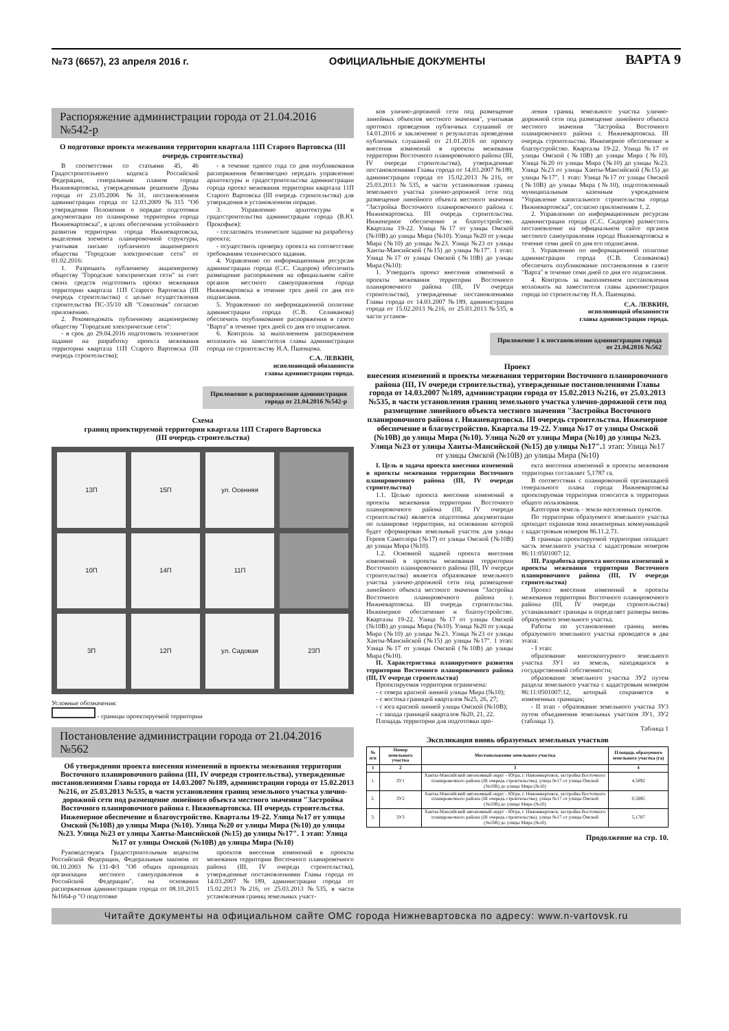№73 (6657), 23 апреля 2016 г. ОФИЦИАЛЬНЫЕ ДОКУМЕНТЫ ВАРТА 9
Распоряжение администрации города от 21.04.2016 №542-р
О подготовке проекта межевания территории квартала 11П Старого Вартовска (III очередь строительства)
В соответствии со статьями 45, 46 Градостроительного кодекса Российской Федерации, генеральным планом города Нижневартовска, утвержденным решением Думы города от 23.05.2006 №31, постановлением администрации города от 12.03.2009 №315 "Об утверждении Положения о порядке подготовки документации по планировке территории города Нижневартовска", в целях обеспечения устойчивого развития территории города Нижневартовска, выделения элемента планировочной структуры, учитывая письмо публичного акционерного общества "Городские электрические сети" от 01.02.2016:
1. Разрешить публичному акционерному обществу "Городские электрические сети" за счет своих средств подготовить проект межевания территории квартала 11П Старого Вартовска (III очередь строительства) с целью осуществления строительства ПС-35/10 кВ "Совхозная" согласно приложению.
2. Рекомендовать публичному акционерному обществу "Городские электрические сети":
- в срок до 29.04.2016 подготовить техническое задание на разработку проекта межевания территории квартала 11П Старого Вартовска (III очередь строительства);
- в течение одного года со дня опубликования распоряжения безвозмездно передать управлению архитектуры и градостроительства администрации города проект межевания территории квартала 11П Старого Вартовска (III очередь строительства) для утверждения в установленном порядке.
3. Управлению архитектуры и градостроительства администрации города (В.Ю. Прокофьев):
- согласовать техническое задание на разработку проекта;
- осуществить проверку проекта на соответствие требованиям технического задания.
4. Управлению по информационным ресурсам администрации города (С.С. Сидоров) обеспечить размещение распоряжения на официальном сайте органов местного самоуправления города Нижневартовска в течение трех дней со дня его подписания.
5. Управлению по информационной политике администрации города (С.В. Селиванова) обеспечить опубликование распоряжения в газете "Варта" в течение трех дней со дня его подписания.
6. Контроль за выполнением распоряжения возложить на заместителя главы администрации города по строительству Н.А. Пшенцова.
С.А. ЛЕВКИН,
исполняющий обязанности
главы администрации города.
Приложение к распоряжению администрации города от 21.04.2016 №542-р
Схема
границ проектируемой территории квартала 11П Старого Вартовска
(III очередь строительства)
13П
15П
ул. Осенняя
10П
14П
11П
3П
12П
ул. Садовая
23П
Условные обозначения:
- границы проектируемой территории
Постановление администрации города от 21.04.2016 №562
Об утверждении проекта внесения изменений в проекты межевания территории Восточного планировочного района (III, IV очереди строительства), утвержденные постановлениями Главы города от 14.03.2007 №189, администрации города от 15.02.2013 №216, от 25.03.2013 №535, в части установления границ земельного участка улично-дорожной сети под размещение линейного объекта местного значения "Застройка Восточного планировочного района г. Нижневартовска. III очередь строительства. Инженерное обеспечение и благоустройство. Кварталы 19-22. Улица №17 от улицы Омской (№10В) до улицы Мира (№10). Улица №20 от улицы Мира (№10) до улицы №23. Улица №23 от улицы Ханты-Мансийской (№15) до улицы №17". 1 этап: Улица №17 от улицы Омской (№10В) до улицы Мира (№10)
Руководствуясь Градостроительным кодексом Российской Федерации, Федеральным законом от 06.10.2003 №131-ФЗ "Об общих принципах организации местного самоуправления в Российской Федерации", на основании распоряжения администрации города от 08.10.2015 №1664-р "О подготовке
проектов внесения изменений в проекты межевания территории Восточного планировочного района (III, IV очереди строительства), утвержденные постановлениями Главы города от 14.03.2007 №189, администрации города от 15.02.2013 №216, от 25.03.2013 №535, в части установления границ земельных участ-
ков улично-дорожной сети под размещение линейных объектов местного значения", учитывая протокол проведения публичных слушаний от 14.01.2016 и заключение о результатах проведения публичных слушаний от 21.01.2016 по проекту внесения изменений в проекты межевания территории Восточного планировочного района (III, IV очереди строительства), утвержденные постановлениями Главы города от 14.03.2007 №189, администрации города от 15.02.2013 №216, от 25.03.2013 №535, в части установления границ земельного участка улично-дорожной сети под размещение линейного объекта местного значения "Застройка Восточного планировочного района г. Нижневартовска. III очередь строительства. Инженерное обеспечение и благоустройство. Кварталы 19-22. Улица №17 от улицы Омской (№10В) до улицы Мира (№10). Улица №20 от улицы Мира (№10) до улицы №23. Улица №23 от улицы Ханты-Мансийской (№15) до улицы №17". 1 этап: Улица №17 от улицы Омской (№10В) до улицы Мира (№10):
1. Утвердить проект внесения изменений в проекты межевания территории Восточного планировочного района (III, IV очереди строительства), утвержденные постановлениями Главы города от 14.03.2007 №189, администрации города от 15.02.2013 №216, от 25.03.2013 №535, в части установ-
ления границ земельного участка улично-дорожной сети под размещение линейного объекта местного значения "Застройка Восточного планировочного района г. Нижневартовска. III очередь строительства. Инженерное обеспечение и благоустройство. Кварталы 19-22. Улица №17 от улицы Омской (№10В) до улицы Мира (№10). Улица №20 от улицы Мира (№10) до улицы №23. Улица №23 от улицы Ханты-Мансийской (№15) до улицы №17". 1 этап: Улица №17 от улицы Омской (№10В) до улицы Мира (№10), подготовленный муниципальным казенным учреждением "Управление капитального строительства города Нижневартовска", согласно приложениям 1, 2.
2. Управлению по информационным ресурсам администрации города (С.С. Сидоров) разместить постановление на официальном сайте органов местного самоуправления города Нижневартовска в течение семи дней со дня его подписания.
3. Управлению по информационной политике администрации города (С.В. Селиванова) обеспечить опубликование постановления в газете "Варта" в течение семи дней со дня его подписания.
4. Контроль за выполнением постановления возложить на заместителя главы администрации города по строительству Н.А. Пшенцова.
С.А. ЛЕВКИН,
исполняющий обязанности
главы администрации города.
Приложение 1 к постановлению администрации города от 21.04.2016 №562
Проект
внесения изменений в проекты межевания территории Восточного планировочного района (III, IV очереди строительства), утвержденные постановлениями Главы города от 14.03.2007 №189, администрации города от 15.02.2013 №216, от 25.03.2013 №535, в части установления границ земельного участка улично-дорожной сети под размещение линейного объекта местного значения "Застройка Восточного планировочного района г. Нижневартовска. III очередь строительства. Инженерное обеспечение и благоустройство. Кварталы 19-22. Улица №17 от улицы Омской (№10В) до улицы Мира (№10). Улица №20 от улицы Мира (№10) до улицы №23. Улица №23 от улицы Ханты-Мансийской (№15) до улицы №17".1 этап: Улица №17 от улицы Омской (№10В) до улицы Мира (№10)
I. Цель и задача проекта внесения изменений в проекты межевания территории Восточного планировочного района (III, IV очереди строительства)
1.1. Целью проекта внесения изменений в проекты межевания территории Восточного планировочного района (III, IV очереди строительства) является подготовка документации по планировке территории, на основании которой будет сформирован земельный участок для улицы Героев Самотлора (№17) от улицы Омской (№10В) до улицы Мира (№10).
1.2. Основной задачей проекта внесения изменений в проекты межевания территории Восточного планировочного района (III, IV очереди строительства) является образование земельного участка улично-дорожной сети под размещение линейного объекта местного значения "Застройка Восточного планировочного района г. Нижневартовска. III очередь строительства. Инженерное обеспечение и благоустройство. Кварталы 19-22. Улица №17 от улицы Омской (№10В) до улицы Мира (№10). Улица №20 от улицы Мира (№10) до улицы №23. Улица №23 от улицы Ханты-Мансийской (№15) до улицы №17". 1 этап: Улица №17 от улицы Омской (№10В) до улицы Мира (№10).
II. Характеристика планируемого развития территории Восточного планировочного района (III, IV очереди строительства)
Проектируемая территория ограничена:
- с севера красной линией улицы Мира (№10);
- с востока границей кварталов №25, 26, 27;
- с юга красной линией улицы Омской (№10В);
- с запада границей кварталов №20, 21, 22.
Площадь территории для подготовки про-
екта внесения изменений в проекты межевания территории составляет 5,1787 га.
В соответствии с планировочной организацией генерального плана города Нижневартовска проектируемая территория относится к территории общего пользования.
Категория земель - земли населенных пунктов.
По территории образуемого земельного участка проходит охранная зона инженерных коммуникаций с кадастровым номером 86.11.2.71.
В границы проектируемой территории попадает часть земельного участка с кадастровым номером 86:11:0501007:12.
III. Разработка проекта внесения изменений в проекты межевания территории Восточного планировочного района (III, IV очереди строительства)
Проект внесения изменений в проекты межевания территории Восточного планировочного района (III, IV очереди строительства) устанавливает границы и определяет размеры вновь образуемого земельного участка.
Работы по установлению границ вновь образуемого земельного участка проводятся в два этапа:
- I этап:
образование многоконтурного земельного участка ЗУ1 из земель, находящихся в государственной собственности;
образование земельного участка ЗУ2 путем раздела земельного участка с кадастровым номером 86:11:0501007:12, который сохраняется в измененных границах;
- II этап - образование земельного участка ЗУ3 путем объединения земельных участков ЗУ1, ЗУ2 (таблица 1).
Таблица 1
Экспликация вновь образуемых земельных участков
| № п/п | Номер земельного участка | Местоположение земельного участка | Площадь образуемого земельного участка (га) |
| --- | --- | --- | --- |
| 1 | 2 | 3 | 4 |
| 1. | ЗУ1 | Ханты-Мансийский автономный округ - Югра, г. Нижневартовск, застройка Восточного планировочного района (III очередь строительства), улица №17 от улицы Омской (№10В) до улицы Мира (№10) | 4,5892 |
| 2. | ЗУ2 | Ханты-Мансийский автономный округ - Югра, г. Нижневартовск, застройка Восточного планировочного района (III очередь строительства), улица №17 от улицы Омской (№10В) до улицы Мира (№10) | 0,5895 |
| 3. | ЗУ3 | Ханты-Мансийский автономный округ - Югра, г. Нижневартовск, застройка Восточного планировочного района (III очередь строительства), улица №17 от улицы Омской (№10В) до улицы Мира (№10) | 5,1787 |
Продолжение на стр. 10.
Читайте документы на официальном сайте ОМС города Нижневартовска по адресу: www.n-vartovsk.ru